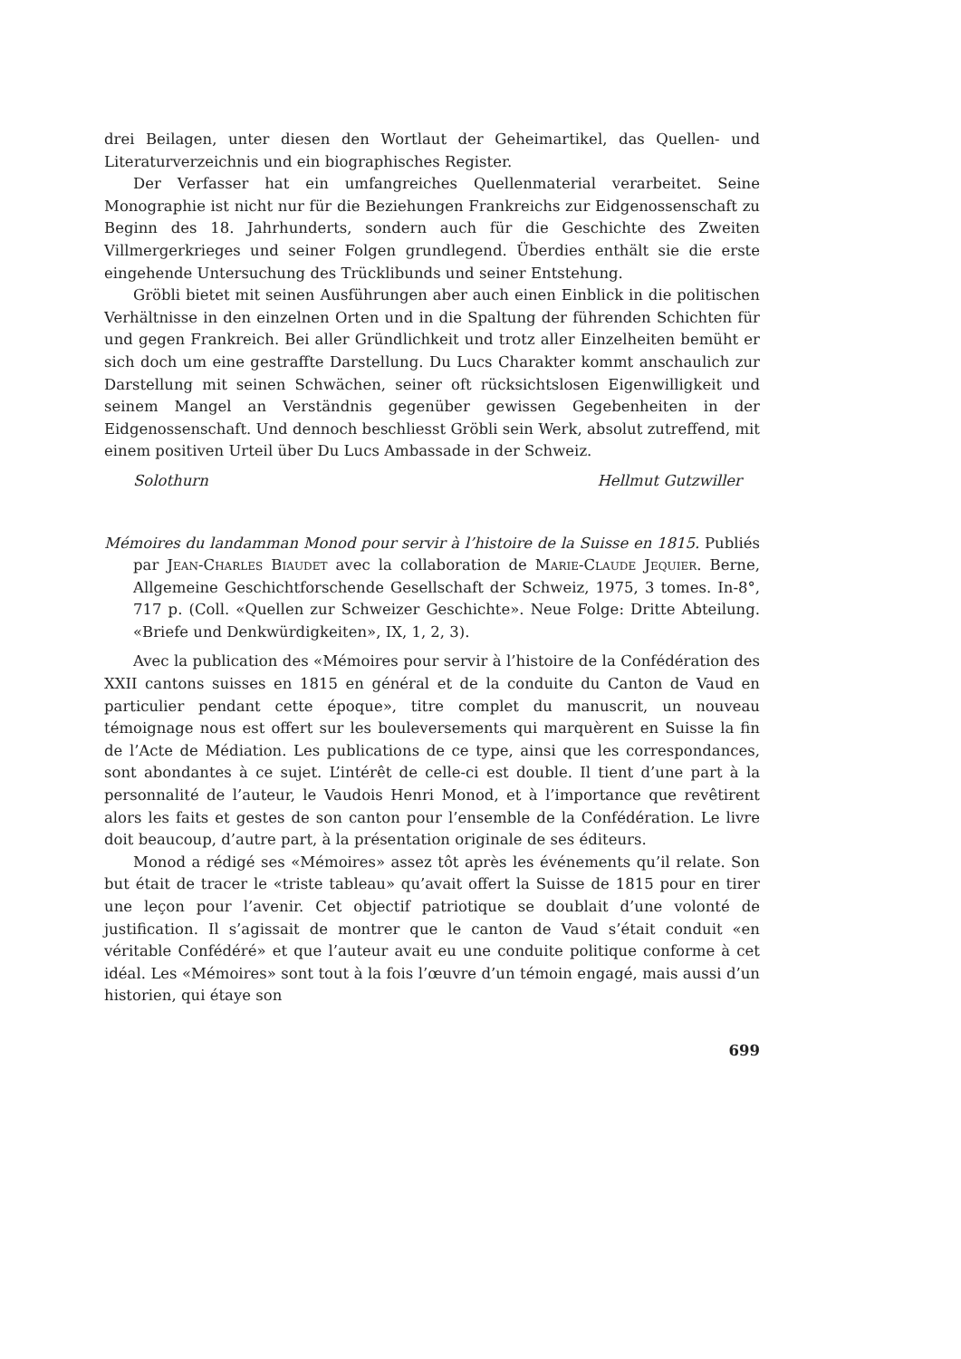drei Beilagen, unter diesen den Wortlaut der Geheimartikel, das Quellen- und Literaturverzeichnis und ein biographisches Register.
Der Verfasser hat ein umfangreiches Quellenmaterial verarbeitet. Seine Monographie ist nicht nur für die Beziehungen Frankreichs zur Eidgenossenschaft zu Beginn des 18. Jahrhunderts, sondern auch für die Geschichte des Zweiten Villmergerkrieges und seiner Folgen grundlegend. Überdies enthält sie die erste eingehende Untersuchung des Trücklibunds und seiner Entstehung.
Gröbli bietet mit seinen Ausführungen aber auch einen Einblick in die politischen Verhältnisse in den einzelnen Orten und in die Spaltung der führenden Schichten für und gegen Frankreich. Bei aller Gründlichkeit und trotz aller Einzelheiten bemüht er sich doch um eine gestraffte Darstellung. Du Lucs Charakter kommt anschaulich zur Darstellung mit seinen Schwächen, seiner oft rücksichtslosen Eigenwilligkeit und seinem Mangel an Verständnis gegenüber gewissen Gegebenheiten in der Eidgenossenschaft. Und dennoch beschliesst Gröbli sein Werk, absolut zutreffend, mit einem positiven Urteil über Du Lucs Ambassade in der Schweiz.
Solothurn Hellmut Gutzwiller
Mémoires du landamman Monod pour servir à l’histoire de la Suisse en 1815. Publiés par Jean-Charles Biaudet avec la collaboration de Marie-Claude Jequier. Berne, Allgemeine Geschichtforschende Gesellschaft der Schweiz, 1975, 3 tomes. In-8°, 717 p. (Coll. «Quellen zur Schweizer Geschichte». Neue Folge: Dritte Abteilung. «Briefe und Denkwürdigkeiten», IX, 1, 2, 3).
Avec la publication des «Mémoires pour servir à l’histoire de la Confédération des XXII cantons suisses en 1815 en général et de la conduite du Canton de Vaud en particulier pendant cette époque», titre complet du manuscrit, un nouveau témoignage nous est offert sur les bouleversements qui marquèrent en Suisse la fin de l’Acte de Médiation. Les publications de ce type, ainsi que les correspondances, sont abondantes à ce sujet. L’intérêt de celle-ci est double. Il tient d’une part à la personnalité de l’auteur, le Vaudois Henri Monod, et à l’importance que revêtirent alors les faits et gestes de son canton pour l’ensemble de la Confédération. Le livre doit beaucoup, d’autre part, à la présentation originale de ses éditeurs.
Monod a rédigé ses «Mémoires» assez tôt après les événements qu’il relate. Son but était de tracer le «triste tableau» qu’avait offert la Suisse de 1815 pour en tirer une leçon pour l’avenir. Cet objectif patriotique se doublait d’une volonté de justification. Il s’agissait de montrer que le canton de Vaud s’était conduit «en véritable Confédéré» et que l’auteur avait eu une conduite politique conforme à cet idéal. Les «Mémoires» sont tout à la fois l’œuvre d’un témoin engagé, mais aussi d’un historien, qui étaye son
699